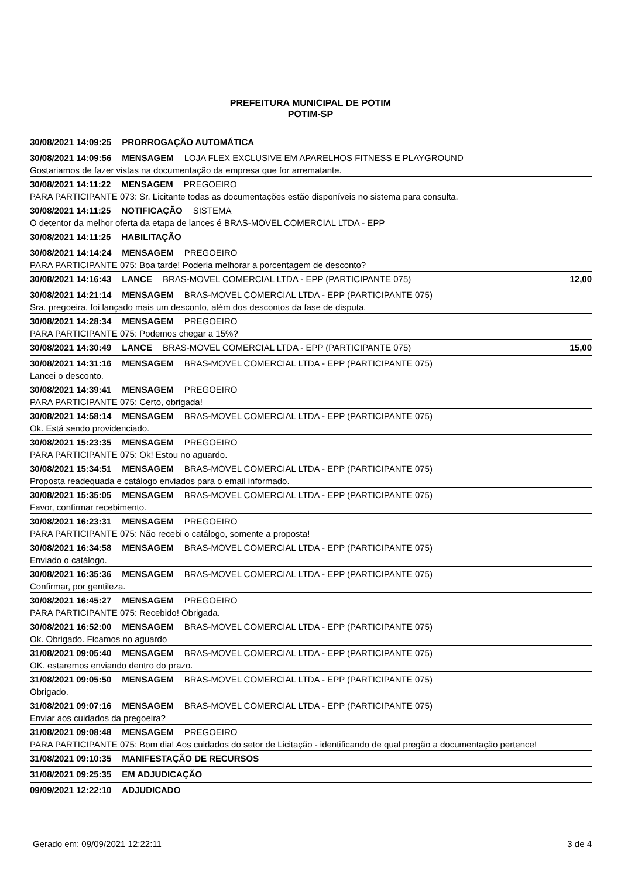PREFEITURA MUNICIPAL DE POTIM
POTIM-SP
30/08/2021 14:09:25 PRORROGAÇÃO AUTOMÁTICA
30/08/2021 14:09:56 MENSAGEM LOJA FLEX EXCLUSIVE EM APARELHOS FITNESS E PLAYGROUND
Gostariamos de fazer vistas na documentação da empresa que for arrematante.
30/08/2021 14:11:22 MENSAGEM PREGOEIRO
PARA PARTICIPANTE 073: Sr. Licitante todas as documentações estão disponíveis no sistema para consulta.
30/08/2021 14:11:25 NOTIFICAÇÃO SISTEMA
O detentor da melhor oferta da etapa de lances é BRAS-MOVEL COMERCIAL LTDA - EPP
30/08/2021 14:11:25 HABILITAÇÃO
30/08/2021 14:14:24 MENSAGEM PREGOEIRO
PARA PARTICIPANTE 075: Boa tarde! Poderia melhorar a porcentagem de desconto?
30/08/2021 14:16:43 LANCE BRAS-MOVEL COMERCIAL LTDA - EPP (PARTICIPANTE 075) 12,00
30/08/2021 14:21:14 MENSAGEM BRAS-MOVEL COMERCIAL LTDA - EPP (PARTICIPANTE 075)
Sra. pregoeira, foi lançado mais um desconto, além dos descontos da fase de disputa.
30/08/2021 14:28:34 MENSAGEM PREGOEIRO
PARA PARTICIPANTE 075: Podemos chegar a 15%?
30/08/2021 14:30:49 LANCE BRAS-MOVEL COMERCIAL LTDA - EPP (PARTICIPANTE 075) 15,00
30/08/2021 14:31:16 MENSAGEM BRAS-MOVEL COMERCIAL LTDA - EPP (PARTICIPANTE 075)
Lancei o desconto.
30/08/2021 14:39:41 MENSAGEM PREGOEIRO
PARA PARTICIPANTE 075: Certo, obrigada!
30/08/2021 14:58:14 MENSAGEM BRAS-MOVEL COMERCIAL LTDA - EPP (PARTICIPANTE 075)
Ok. Está sendo providenciado.
30/08/2021 15:23:35 MENSAGEM PREGOEIRO
PARA PARTICIPANTE 075: Ok! Estou no aguardo.
30/08/2021 15:34:51 MENSAGEM BRAS-MOVEL COMERCIAL LTDA - EPP (PARTICIPANTE 075)
Proposta readequada e catálogo enviados para o email informado.
30/08/2021 15:35:05 MENSAGEM BRAS-MOVEL COMERCIAL LTDA - EPP (PARTICIPANTE 075)
Favor, confirmar recebimento.
30/08/2021 16:23:31 MENSAGEM PREGOEIRO
PARA PARTICIPANTE 075: Não recebi o catálogo, somente a proposta!
30/08/2021 16:34:58 MENSAGEM BRAS-MOVEL COMERCIAL LTDA - EPP (PARTICIPANTE 075)
Enviado o catálogo.
30/08/2021 16:35:36 MENSAGEM BRAS-MOVEL COMERCIAL LTDA - EPP (PARTICIPANTE 075)
Confirmar, por gentileza.
30/08/2021 16:45:27 MENSAGEM PREGOEIRO
PARA PARTICIPANTE 075: Recebido! Obrigada.
30/08/2021 16:52:00 MENSAGEM BRAS-MOVEL COMERCIAL LTDA - EPP (PARTICIPANTE 075)
Ok. Obrigado. Ficamos no aguardo
31/08/2021 09:05:40 MENSAGEM BRAS-MOVEL COMERCIAL LTDA - EPP (PARTICIPANTE 075)
OK. estaremos enviando dentro do prazo.
31/08/2021 09:05:50 MENSAGEM BRAS-MOVEL COMERCIAL LTDA - EPP (PARTICIPANTE 075)
Obrigado.
31/08/2021 09:07:16 MENSAGEM BRAS-MOVEL COMERCIAL LTDA - EPP (PARTICIPANTE 075)
Enviar aos cuidados da pregoeira?
31/08/2021 09:08:48 MENSAGEM PREGOEIRO
PARA PARTICIPANTE 075: Bom dia! Aos cuidados do setor de Licitação - identificando de qual pregão a documentação pertence!
31/08/2021 09:10:35 MANIFESTAÇÃO DE RECURSOS
31/08/2021 09:25:35 EM ADJUDICAÇÃO
09/09/2021 12:22:10 ADJUDICADO
Gerado em: 09/09/2021 12:22:11 3 de 4